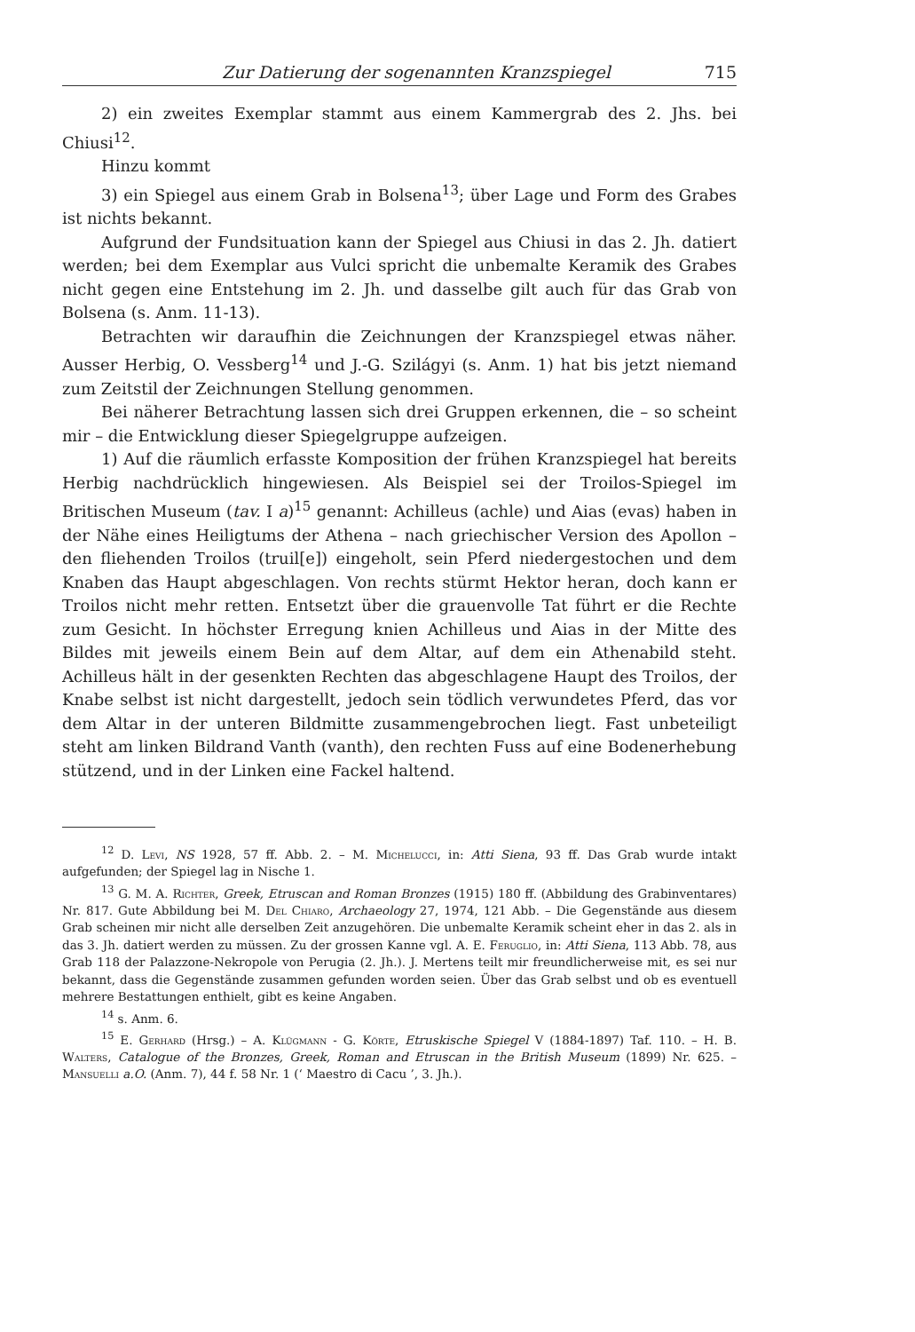Zur Datierung der sogenannten Kranzspiegel 715
2) ein zweites Exemplar stammt aus einem Kammergrab des 2. Jhs. bei Chiusi<sup>12</sup>.
Hinzu kommt
3) ein Spiegel aus einem Grab in Bolsena<sup>13</sup>; über Lage und Form des Grabes ist nichts bekannt.
Aufgrund der Fundsituation kann der Spiegel aus Chiusi in das 2. Jh. datiert werden; bei dem Exemplar aus Vulci spricht die unbemalte Keramik des Grabes nicht gegen eine Entstehung im 2. Jh. und dasselbe gilt auch für das Grab von Bolsena (s. Anm. 11-13).
Betrachten wir daraufhin die Zeichnungen der Kranzspiegel etwas näher. Ausser Herbig, O. Vessberg<sup>14</sup> und J.-G. Szilágyi (s. Anm. 1) hat bis jetzt niemand zum Zeitstil der Zeichnungen Stellung genommen.
Bei näherer Betrachtung lassen sich drei Gruppen erkennen, die – so scheint mir – die Entwicklung dieser Spiegelgruppe aufzeigen.
1) Auf die räumlich erfasste Komposition der frühen Kranzspiegel hat bereits Herbig nachdrücklich hingewiesen. Als Beispiel sei der Troilos-Spiegel im Britischen Museum (tav. I a)<sup>15</sup> genannt: Achilleus (achle) und Aias (evas) haben in der Nähe eines Heiligtums der Athena – nach griechischer Version des Apollon – den fliehenden Troilos (truil[e]) eingeholt, sein Pferd niedergestochen und dem Knaben das Haupt abgeschlagen. Von rechts stürmt Hektor heran, doch kann er Troilos nicht mehr retten. Entsetzt über die grauenvolle Tat führt er die Rechte zum Gesicht. In höchster Erregung knien Achilleus und Aias in der Mitte des Bildes mit jeweils einem Bein auf dem Altar, auf dem ein Athenabild steht. Achilleus hält in der gesenkten Rechten das abgeschlagene Haupt des Troilos, der Knabe selbst ist nicht dargestellt, jedoch sein tödlich verwundetes Pferd, das vor dem Altar in der unteren Bildmitte zusammengebrochen liegt. Fast unbeteiligt steht am linken Bildrand Vanth (vanth), den rechten Fuss auf eine Bodenerhebung stützend, und in der Linken eine Fackel haltend.
<sup>12</sup> D. Levi, NS 1928, 57 ff. Abb. 2. – M. Michelucci, in: Atti Siena, 93 ff. Das Grab wurde intakt aufgefunden; der Spiegel lag in Nische 1.
<sup>13</sup> G. M. A. Richter, Greek, Etruscan and Roman Bronzes (1915) 180 ff. (Abbildung des Grabinventares) Nr. 817. Gute Abbildung bei M. Del Chiaro, Archaeology 27, 1974, 121 Abb. – Die Gegenstände aus diesem Grab scheinen mir nicht alle derselben Zeit anzugehören. Die unbemalte Keramik scheint eher in das 2. als in das 3. Jh. datiert werden zu müssen. Zu der grossen Kanne vgl. A. E. Feruglio, in: Atti Siena, 113 Abb. 78, aus Grab 118 der Palazzone-Nekropole von Perugia (2. Jh.). J. Mertens teilt mir freundlicherweise mit, es sei nur bekannt, dass die Gegenstände zusammen gefunden worden seien. Über das Grab selbst und ob es eventuell mehrere Bestattungen enthielt, gibt es keine Angaben.
<sup>14</sup> s. Anm. 6.
<sup>15</sup> E. Gerhard (Hrsg.) – A. Klügmann - G. Körte, Etruskische Spiegel V (1884-1897) Taf. 110. – H. B. Walters, Catalogue of the Bronzes, Greek, Roman and Etruscan in the British Museum (1899) Nr. 625. – Mansuelli a.O. (Anm. 7), 44 f. 58 Nr. 1 (‘ Maestro di Cacu ’, 3. Jh.).